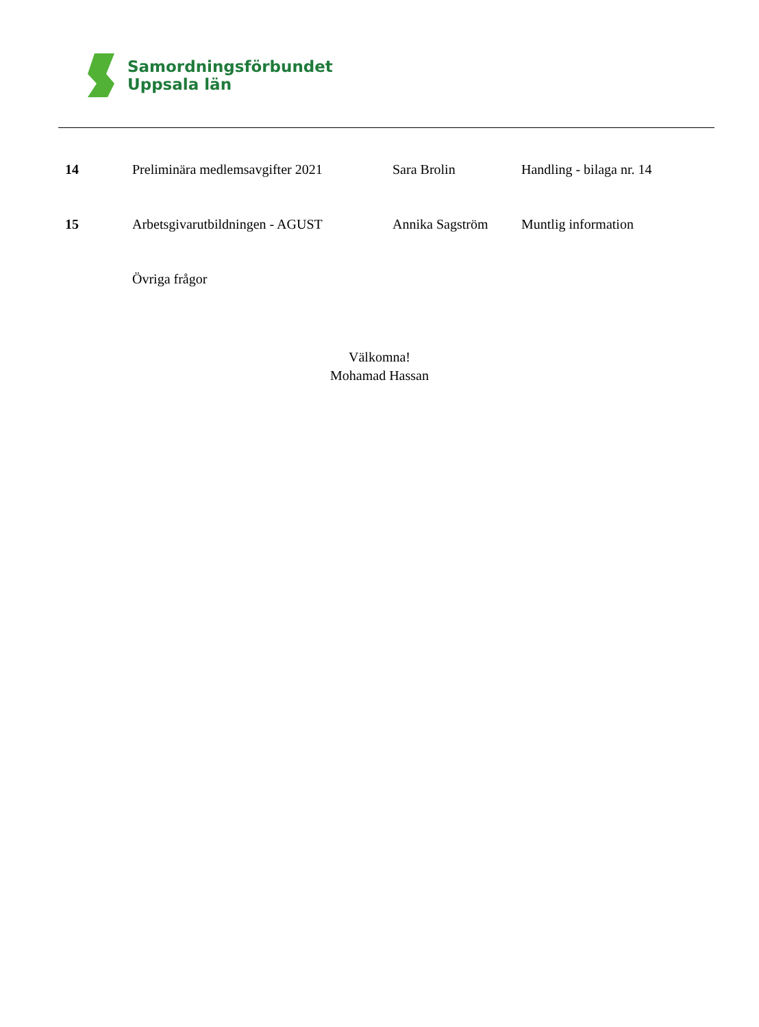Samordningsförbundet
Uppsala län
| 14 | Preliminära medlemsavgifter 2021 | Sara Brolin | Handling - bilaga nr. 14 |
| 15 | Arbetsgivarutbildningen - AGUST | Annika Sagström | Muntlig information |
| | Övriga frågor | | |
Välkomna!
Mohamad Hassan